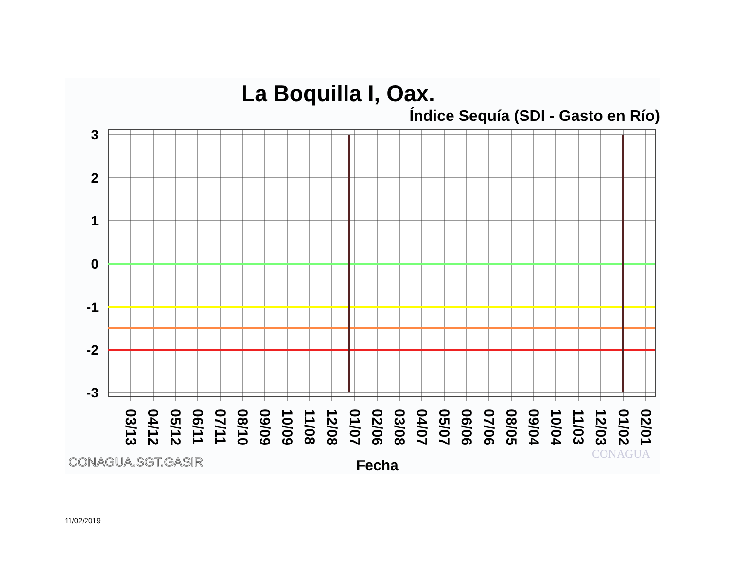La Boquilla I, Oax.
Índice Sequía (SDI - Gasto en Río)
3
2
1
0
-1
-2
-3
03/13
04/12
05/12
06/11
07/11
08/10
09/09
10/09
11/08
12/08
01/07
02/06
03/08
04/07
05/07
06/06
07/06
08/05
09/04
10/04
11/03
12/03
01/02
02/01
CONAGUA.SGT.GASIR
Fecha
CONAGUA
11/02/2019